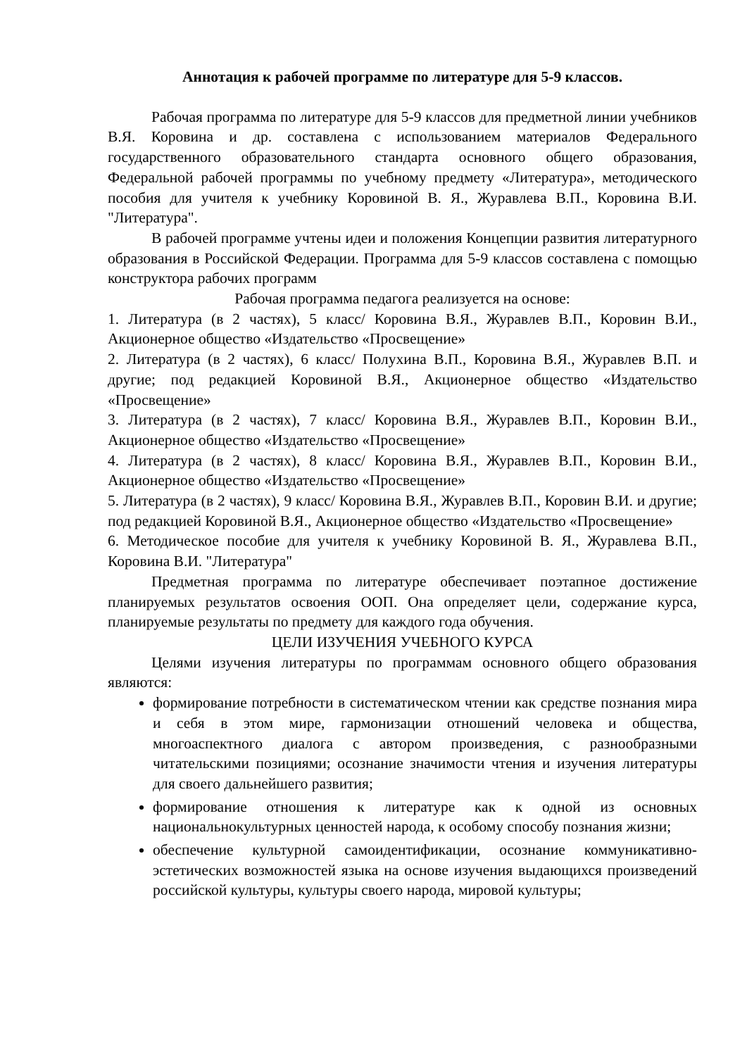Аннотация к рабочей программе по литературе для 5-9 классов.
Рабочая программа по литературе для 5-9 классов для предметной линии учебников В.Я. Коровина и др. составлена с использованием материалов Федерального государственного образовательного стандарта основного общего образования, Федеральной рабочей программы по учебному предмету «Литература», методического пособия для учителя к учебнику Коровиной В. Я., Журавлева В.П., Коровина В.И. "Литература".
В рабочей программе учтены идеи и положения Концепции развития литературного образования в Российской Федерации. Программа для 5-9 классов составлена с помощью конструктора рабочих программ
Рабочая программа педагога реализуется на основе:
1. Литература (в 2 частях), 5 класс/ Коровина В.Я., Журавлев В.П., Коровин В.И., Акционерное общество «Издательство «Просвещение»
2. Литература (в 2 частях), 6 класс/ Полухина В.П., Коровина В.Я., Журавлев В.П. и другие; под редакцией Коровиной В.Я., Акционерное общество «Издательство «Просвещение»
3. Литература (в 2 частях), 7 класс/ Коровина В.Я., Журавлев В.П., Коровин В.И., Акционерное общество «Издательство «Просвещение»
4. Литература (в 2 частях), 8 класс/ Коровина В.Я., Журавлев В.П., Коровин В.И., Акционерное общество «Издательство «Просвещение»
5. Литература (в 2 частях), 9 класс/ Коровина В.Я., Журавлев В.П., Коровин В.И. и другие; под редакцией Коровиной В.Я., Акционерное общество «Издательство «Просвещение»
6. Методическое пособие для учителя к учебнику Коровиной В. Я., Журавлева В.П., Коровина В.И. "Литература"
Предметная программа по литературе обеспечивает поэтапное достижение планируемых результатов освоения ООП. Она определяет цели, содержание курса, планируемые результаты по предмету для каждого года обучения.
ЦЕЛИ ИЗУЧЕНИЯ УЧЕБНОГО КУРСА
Целями изучения литературы по программам основного общего образования являются:
формирование потребности в систематическом чтении как средстве познания мира и себя в этом мире, гармонизации отношений человека и общества, многоаспектного диалога с автором произведения, с разнообразными читательскими позициями; осознание значимости чтения и изучения литературы для своего дальнейшего развития;
формирование отношения к литературе как к одной из основных национальнокультурных ценностей народа, к особому способу познания жизни;
обеспечение культурной самоидентификации, осознание коммуникативно- эстетических возможностей языка на основе изучения выдающихся произведений российской культуры, культуры своего народа, мировой культуры;